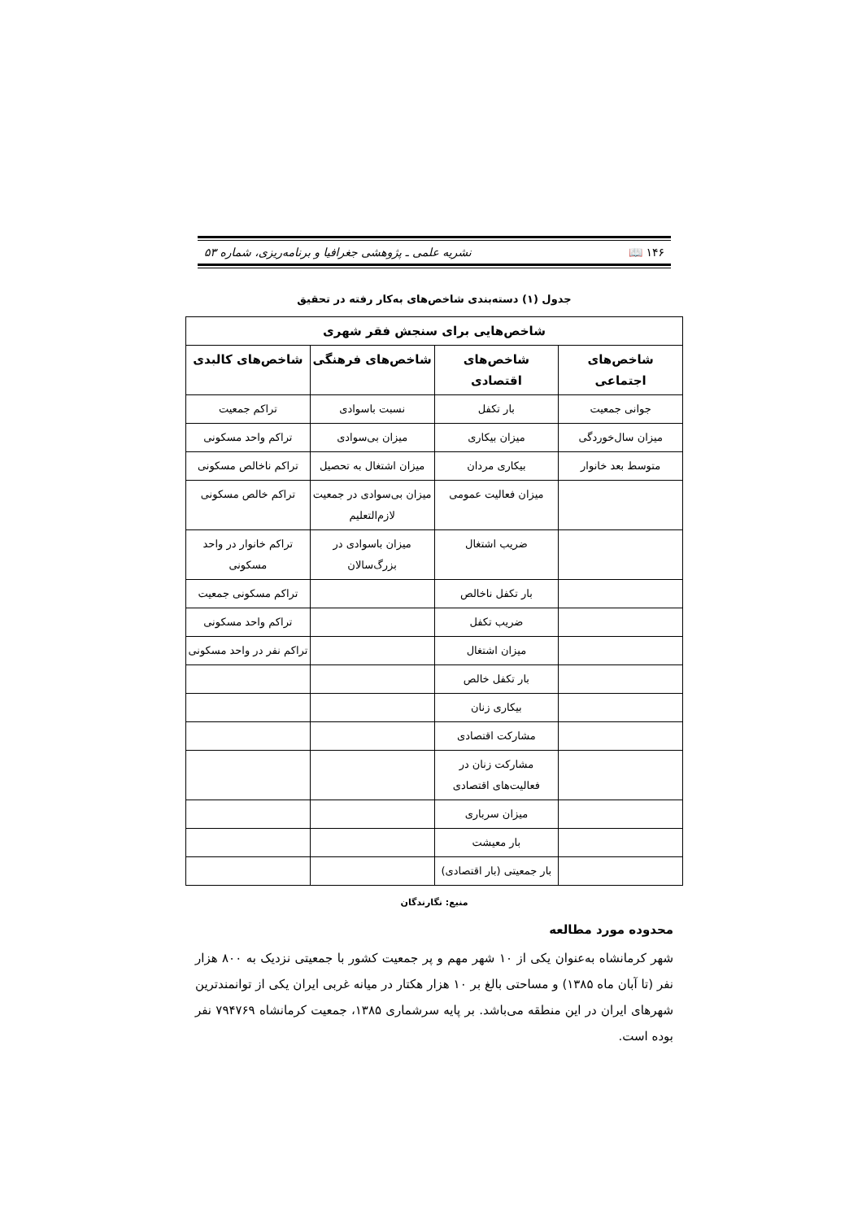۱۴۶ 📖 نشریه علمی ـ پژوهشی جغرافیا و برنامه‌ریزی، شماره ۵۳
جدول (۱) دسته‌بندی شاخص‌های به‌کار رفته در تحقیق
| شاخص‌هایی برای سنجش فقر شهری | | | |
| --- | --- | --- | --- |
| شاخص‌های اجتماعی | شاخص‌های اقتصادی | شاخص‌های فرهنگی | شاخص‌های کالبدی |
| جوانی جمعیت | بار تکفل | نسبت باسوادی | تراکم جمعیت |
| میزان سال‌خوردگی | میزان بیکاری | میزان بی‌سوادی | تراکم واحد مسکونی |
| متوسط بعد خانوار | بیکاری مردان | میزان اشتغال به تحصیل | تراکم ناخالص مسکونی |
| | میزان فعالیت عمومی | میزان بی‌سوادی در جمعیت لازم‌التعلیم | تراکم خالص مسکونی |
| | ضریب اشتغال | میزان باسوادی در بزرگ‌سالان | تراکم خانوار در واحد مسکونی |
| | بار تکفل ناخالص | | تراکم مسکونی جمعیت |
| | ضریب تکفل | | تراکم واحد مسکونی |
| | میزان اشتغال | | تراکم نفر در واحد مسکونی |
| | بار تکفل خالص | | |
| | بیکاری زنان | | |
| | مشارکت اقتصادی | | |
| | مشارکت زنان در فعالیت‌های اقتصادی | | |
| | میزان سرباری | | |
| | بار معیشت | | |
| | بار جمعیتی (بار اقتصادی) | | |
منبع: نگارندگان
محدوده مورد مطالعه
شهر کرمانشاه به‌عنوان یکی از ۱۰ شهر مهم و پر جمعیت کشور با جمعیتی نزدیک به ۸۰۰ هزار نفر (تا آبان ماه ۱۳۸۵) و مساحتی بالغ بر ۱۰ هزار هکتار در میانه غربی ایران یکی از توانمندترین شهرهای ایران در این منطقه می‌باشد. بر پایه سرشماری ۱۳۸۵، جمعیت کرمانشاه ۷۹۴۷۶۹ نفر بوده است.